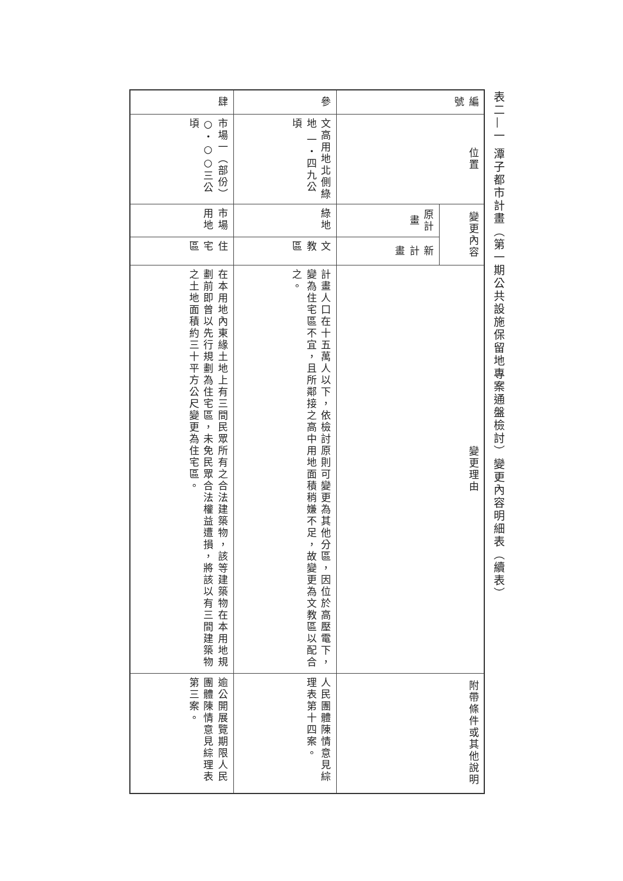表二—一 潭子都市計畫（第一期公共設施保留地專案通盤檢討）變更內容明細表（續表）
| 編號 | 位置 | 變更內容 | | 變更理由 | 附帶條件或其他說明 |
| --- | --- | --- | --- | --- | --- |
| | | 原計畫 | 新計畫 | | |
| 參 | 文高用地北側綠地 一・四九公頃 | 綠地 | 文教區 | 計畫人口在十五萬人以下，依檢討原則可變更為其他分區，因位於高壓電下，變為住宅區不宜，且所鄰接之高中用地面積稍嫌不足，故變更為文教區以配合之。 | 人民團體陳情意見綜理表第十四案。 |
| 肆 | 市場一（部份） ○・○○三公頃 | 市場用地 | 住宅區 | 在本用地內東緣土地上有三間民眾所有之合法建築物，該等建築物在本用地規劃前即曾以先行規劃為住宅區，未免民眾合法權益遭損，將該以有三間建築物之土地面積約三十平方公尺變更為住宅區。 | 逾公開展覽期限人民團體陳情意見綜理表第三案。 |